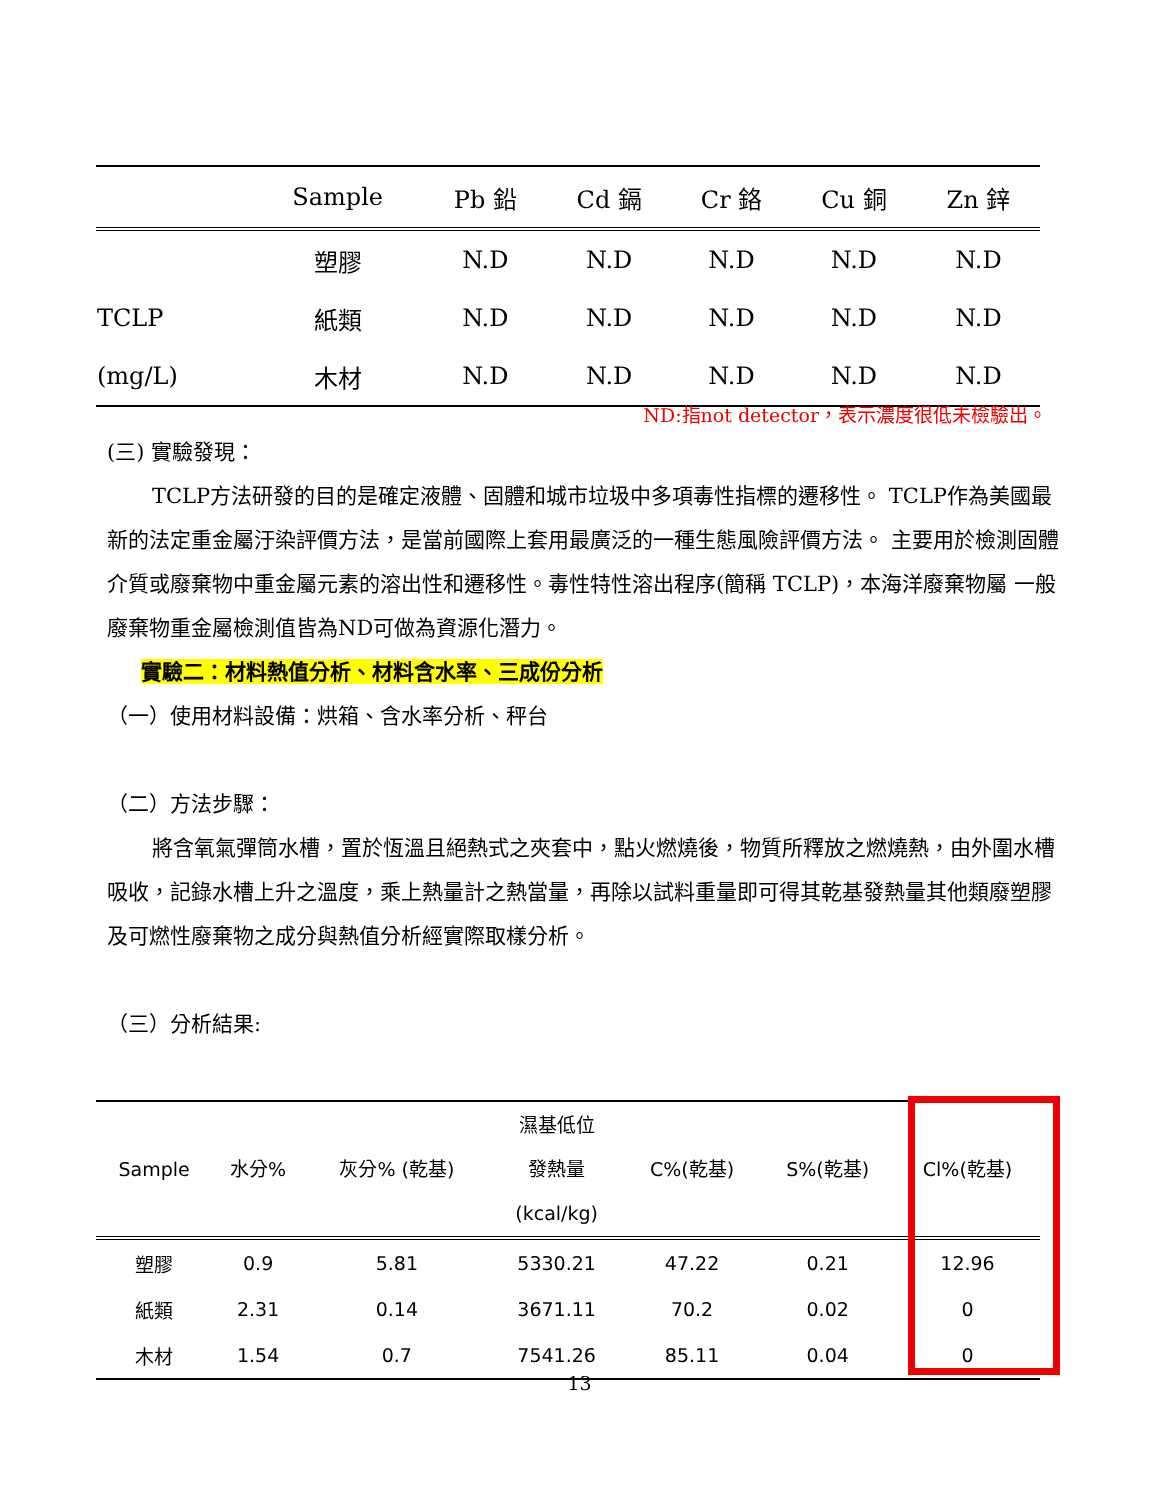| | Sample | Pb 鉛 | Cd 鎘 | Cr 鉻 | Cu 銅 | Zn 鋅 |
| --- | --- | --- | --- | --- | --- | --- |
| | 塑膠 | N.D | N.D | N.D | N.D | N.D |
| TCLP | 紙類 | N.D | N.D | N.D | N.D | N.D |
| (mg/L) | 木材 | N.D | N.D | N.D | N.D | N.D |
ND:指not detector，表示濃度很低未檢驗出。
(三) 實驗發現：
TCLP方法研發的目的是確定液體、固體和城市垃圾中多項毒性指標的遷移性。 TCLP作為美國最新的法定重金屬汙染評價方法，是當前國際上套用最廣泛的一種生態風險評價方法。 主要用於檢測固體介質或廢棄物中重金屬元素的溶出性和遷移性。毒性特性溶出程序(簡稱 TCLP)，本海洋廢棄物屬 一般廢棄物重金屬檢測值皆為ND可做為資源化潛力。
實驗二：材料熱值分析、材料含水率、三成份分析
（一）使用材料設備：烘箱、含水率分析、秤台
（二）方法步驟：
將含氧氣彈筒水槽，置於恆溫且絕熱式之夾套中，點火燃燒後，物質所釋放之燃燒熱，由外圍水槽吸收，記錄水槽上升之溫度，乘上熱量計之熱當量，再除以試料重量即可得其乾基發熱量其他類廢塑膠及可燃性廢棄物之成分與熱值分析經實際取樣分析。
（三）分析結果:
| Sample | 水分% | 灰分% (乾基) | 濕基低位 發熱量 (kcal/kg) | C%(乾基) | S%(乾基) | Cl%(乾基) |
| --- | --- | --- | --- | --- | --- | --- |
| 塑膠 | 0.9 | 5.81 | 5330.21 | 47.22 | 0.21 | 12.96 |
| 紙類 | 2.31 | 0.14 | 3671.11 | 70.2 | 0.02 | 0 |
| 木材 | 1.54 | 0.7 | 7541.26 | 85.11 | 0.04 | 0 |
13